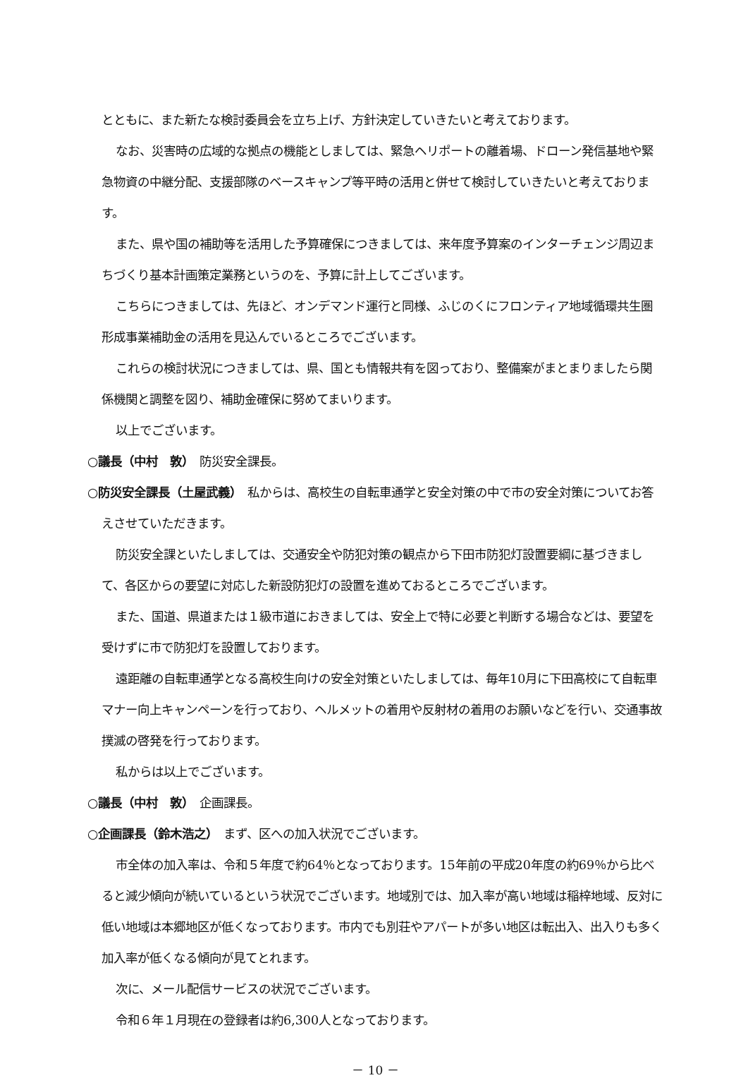とともに、また新たな検討委員会を立ち上げ、方針決定していきたいと考えております。
なお、災害時の広域的な拠点の機能としましては、緊急ヘリポートの離着場、ドローン発信基地や緊急物資の中継分配、支援部隊のベースキャンプ等平時の活用と併せて検討していきたいと考えております。
また、県や国の補助等を活用した予算確保につきましては、来年度予算案のインターチェンジ周辺まちづくり基本計画策定業務というのを、予算に計上してございます。
こちらにつきましては、先ほど、オンデマンド運行と同様、ふじのくにフロンティア地域循環共生圏形成事業補助金の活用を見込んでいるところでございます。
これらの検討状況につきましては、県、国とも情報共有を図っており、整備案がまとまりましたら関係機関と調整を図り、補助金確保に努めてまいります。
以上でございます。
○議長（中村　敦）　防災安全課長。
○防災安全課長（土屋武義）　私からは、高校生の自転車通学と安全対策の中で市の安全対策についてお答えさせていただきます。
防災安全課といたしましては、交通安全や防犯対策の観点から下田市防犯灯設置要綱に基づきまして、各区からの要望に対応した新設防犯灯の設置を進めておるところでございます。
また、国道、県道または１級市道におきましては、安全上で特に必要と判断する場合などは、要望を受けずに市で防犯灯を設置しております。
遠距離の自転車通学となる高校生向けの安全対策といたしましては、毎年10月に下田高校にて自転車マナー向上キャンペーンを行っており、ヘルメットの着用や反射材の着用のお願いなどを行い、交通事故撲滅の啓発を行っております。
私からは以上でございます。
○議長（中村　敦）　企画課長。
○企画課長（鈴木浩之）　まず、区への加入状況でございます。
市全体の加入率は、令和５年度で約64％となっております。15年前の平成20年度の約69％から比べると減少傾向が続いているという状況でございます。地域別では、加入率が高い地域は稲梓地域、反対に低い地域は本郷地区が低くなっております。市内でも別荘やアパートが多い地区は転出入、出入りも多く加入率が低くなる傾向が見てとれます。
次に、メール配信サービスの状況でございます。
令和６年１月現在の登録者は約6,300人となっております。
－ 10 －